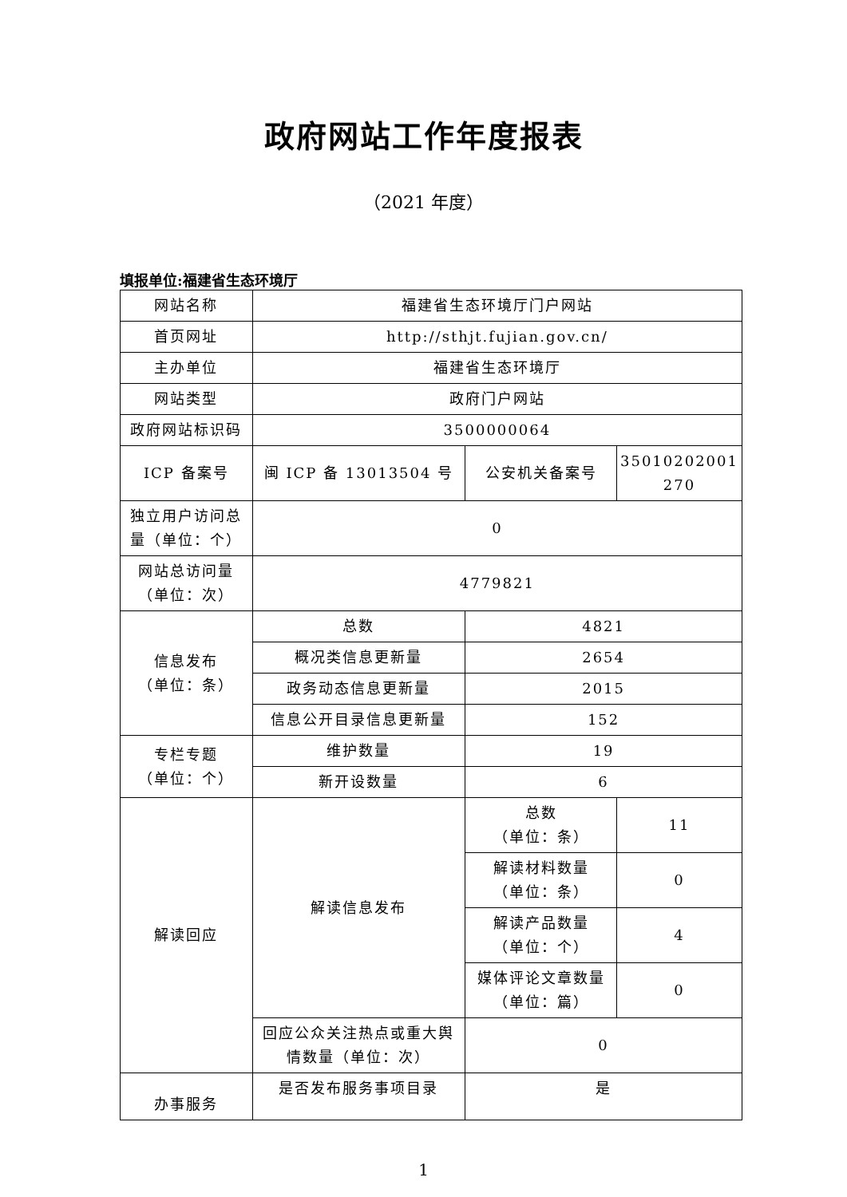政府网站工作年度报表
（2021 年度）
填报单位:福建省生态环境厅
| 网站名称 | 福建省生态环境厅门户网站 | | |
| 首页网址 | http://sthjt.fujian.gov.cn/ | | |
| 主办单位 | 福建省生态环境厅 | | |
| 网站类型 | 政府门户网站 | | |
| 政府网站标识码 | 3500000064 | | |
| ICP 备案号 | 闽 ICP 备 13013504 号 | 公安机关备案号 | 35010202001 270 |
| 独立用户访问总量（单位：个） | 0 | | |
| 网站总访问量（单位：次） | 4779821 | | |
| 信息发布 （单位：条） | 总数 | 4821 | |
| | 概况类信息更新量 | 2654 | |
| | 政务动态信息更新量 | 2015 | |
| | 信息公开目录信息更新量 | 152 | |
| 专栏专题 （单位：个） | 维护数量 | 19 | |
| | 新开设数量 | 6 | |
| 解读回应 | 解读信息发布 | 总数 （单位：条） | 11 |
| | | 解读材料数量 （单位：条） | 0 |
| | | 解读产品数量 （单位：个） | 4 |
| | | 媒体评论文章数量 （单位：篇） | 0 |
| | 回应公众关注热点或重大舆情数量（单位：次） | 0 | |
| 办事服务 | 是否发布服务事项目录 | 是 | |
1